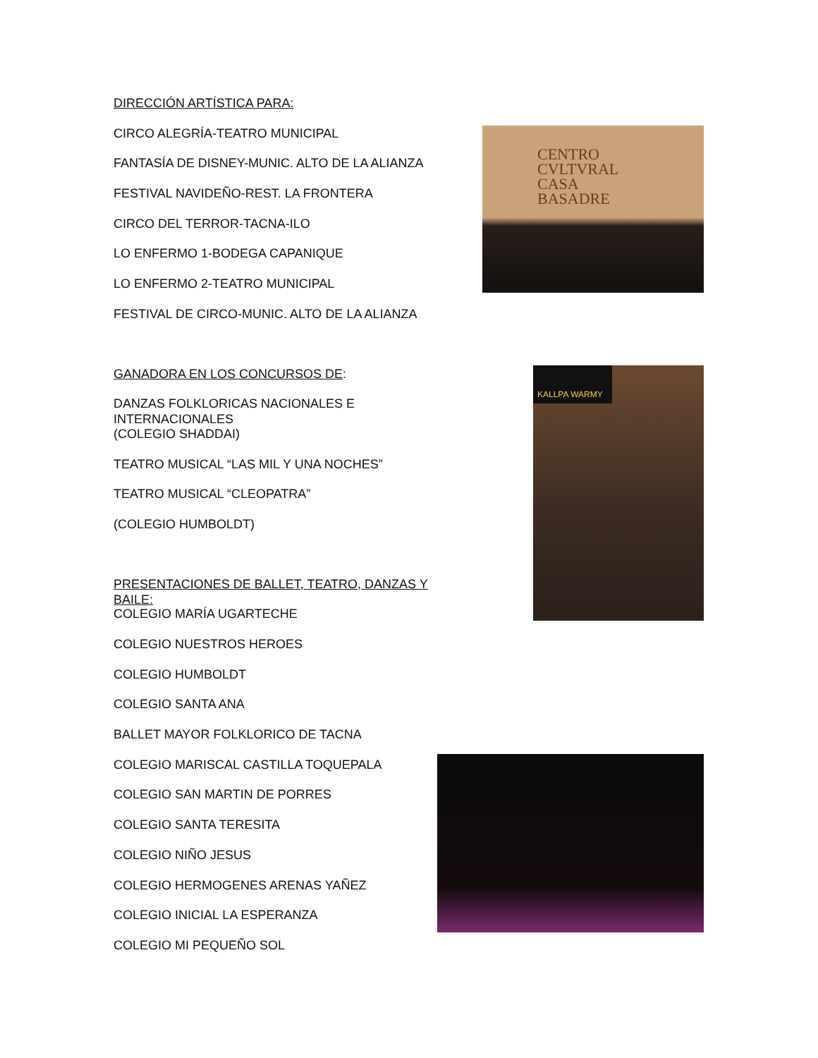DIRECCIÓN ARTÍSTICA PARA:
CIRCO ALEGRÍA-TEATRO MUNICIPAL
FANTASÍA DE DISNEY-MUNIC. ALTO DE LA ALIANZA
FESTIVAL NAVIDEÑO-REST. LA FRONTERA
CIRCO DEL TERROR-TACNA-ILO
LO ENFERMO 1-BODEGA CAPANIQUE
LO ENFERMO 2-TEATRO MUNICIPAL
FESTIVAL DE CIRCO-MUNIC. ALTO DE LA ALIANZA
GANADORA EN LOS CONCURSOS DE:
DANZAS FOLKLORICAS NACIONALES E INTERNACIONALES
(COLEGIO SHADDAI)
TEATRO MUSICAL “LAS MIL Y UNA NOCHES”
TEATRO MUSICAL “CLEOPATRA”
(COLEGIO HUMBOLDT)
PRESENTACIONES DE BALLET, TEATRO, DANZAS Y BAILE:
COLEGIO MARÍA UGARTECHE
COLEGIO NUESTROS HEROES
COLEGIO HUMBOLDT
COLEGIO SANTA ANA
BALLET MAYOR FOLKLORICO DE TACNA
COLEGIO MARISCAL CASTILLA TOQUEPALA
COLEGIO SAN MARTIN DE PORRES
COLEGIO SANTA TERESITA
COLEGIO NIÑO JESUS
COLEGIO HERMOGENES ARENAS YAÑEZ
COLEGIO INICIAL LA ESPERANZA
COLEGIO MI PEQUEÑO SOL
CENTRO
CVLTVRAL
CASA
BASADRE
KALLPA WARMY